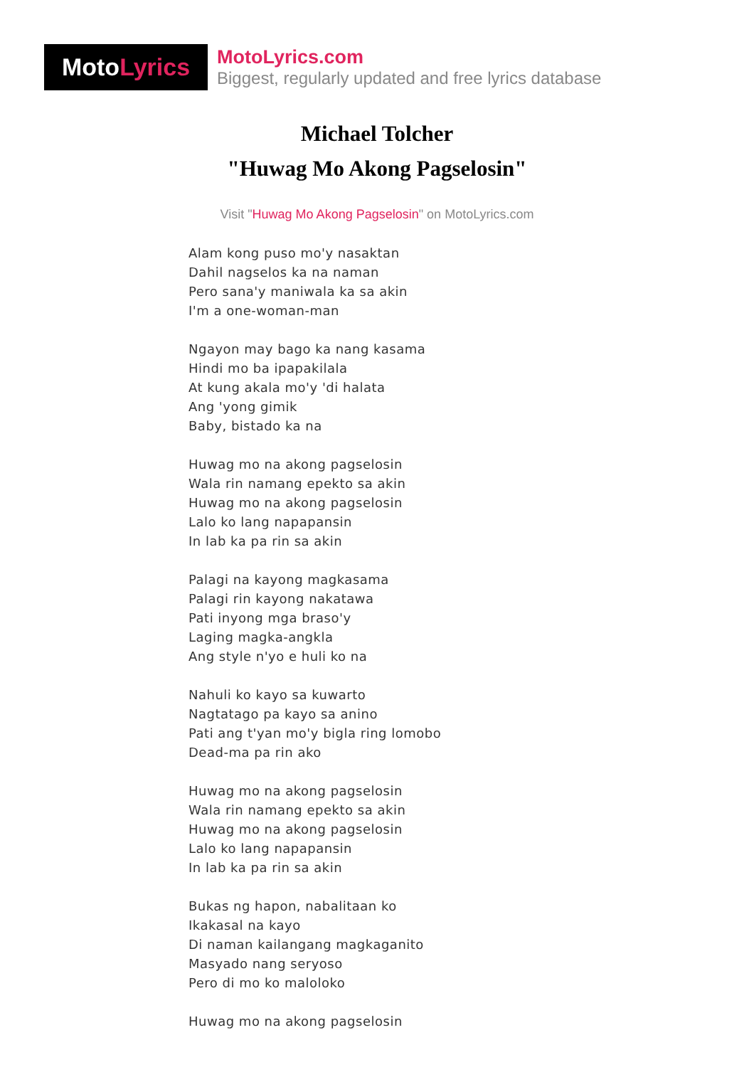Moto Lyrics
MotoLyrics.com
Biggest, regularly updated and free lyrics database
Michael Tolcher
"Huwag Mo Akong Pagselosin"
Visit "Huwag Mo Akong Pagselosin" on MotoLyrics.com
Alam kong puso mo'y nasaktan
Dahil nagselos ka na naman
Pero sana'y maniwala ka sa akin
I'm a one-woman-man
Ngayon may bago ka nang kasama
Hindi mo ba ipapakilala
At kung akala mo'y 'di halata
Ang 'yong gimik
Baby, bistado ka na
Huwag mo na akong pagselosin
Wala rin namang epekto sa akin
Huwag mo na akong pagselosin
Lalo ko lang napapansin
In lab ka pa rin sa akin
Palagi na kayong magkasama
Palagi rin kayong nakatawa
Pati inyong mga braso'y
Laging magka-angkla
Ang style n'yo e huli ko na
Nahuli ko kayo sa kuwarto
Nagtatago pa kayo sa anino
Pati ang t'yan mo'y bigla ring lomobo
Dead-ma pa rin ako
Huwag mo na akong pagselosin
Wala rin namang epekto sa akin
Huwag mo na akong pagselosin
Lalo ko lang napapansin
In lab ka pa rin sa akin
Bukas ng hapon, nabalitaan ko
Ikakasal na kayo
Di naman kailangang magkaganito
Masyado nang seryoso
Pero di mo ko maloloko
Huwag mo na akong pagselosin